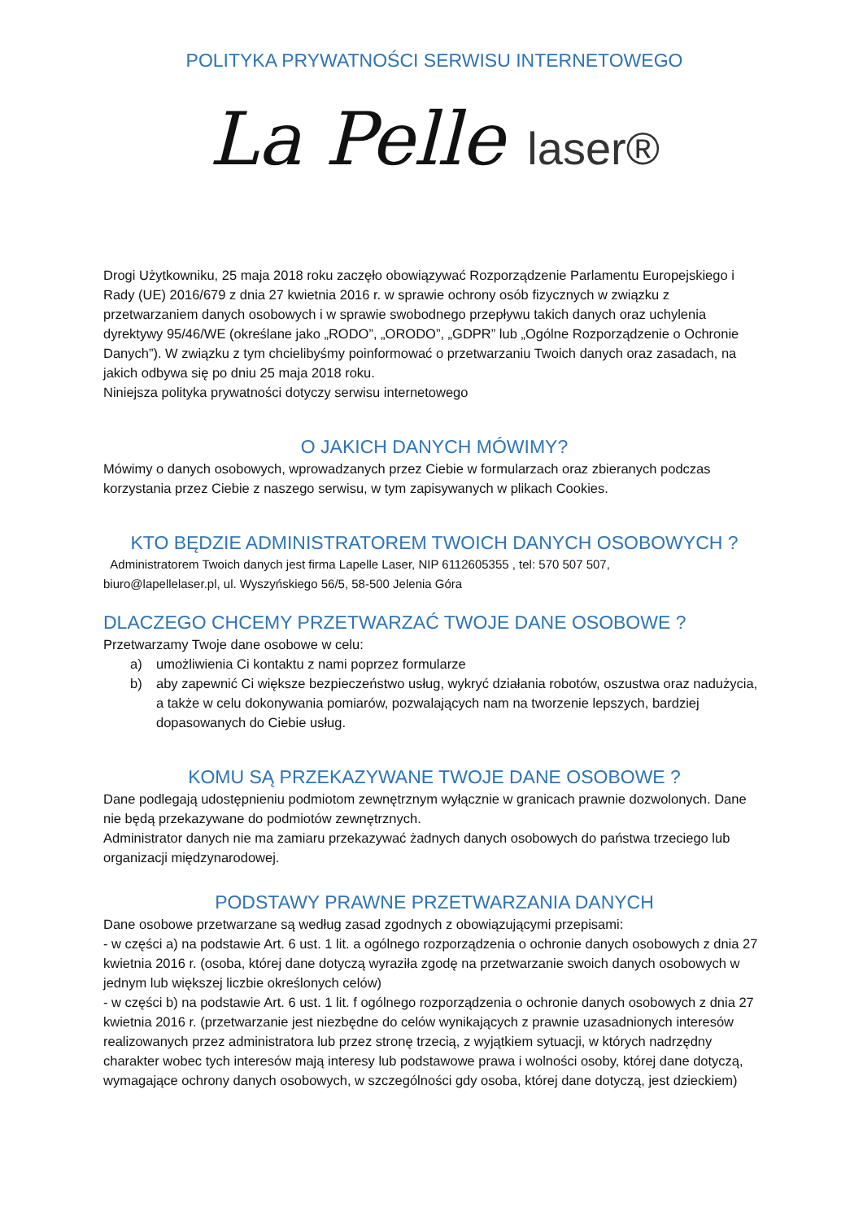POLITYKA PRYWATNOŚCI SERWISU INTERNETOWEGO
La Pelle laser®
Drogi Użytkowniku, 25 maja 2018 roku zaczęło obowiązywać Rozporządzenie Parlamentu Europejskiego i Rady (UE) 2016/679 z dnia 27 kwietnia 2016 r. w sprawie ochrony osób fizycznych w związku z przetwarzaniem danych osobowych i w sprawie swobodnego przepływu takich danych oraz uchylenia dyrektywy 95/46/WE (określane jako „RODO”, „ORODO”, „GDPR” lub „Ogólne Rozporządzenie o Ochronie Danych”). W związku z tym chcielibyśmy poinformować o przetwarzaniu Twoich danych oraz zasadach, na jakich odbywa się po dniu 25 maja 2018 roku.
Niniejsza polityka prywatności dotyczy serwisu internetowego
O JAKICH DANYCH MÓWIMY?
Mówimy o danych osobowych, wprowadzanych przez Ciebie w formularzach oraz zbieranych podczas korzystania przez Ciebie z naszego serwisu, w tym zapisywanych w plikach Cookies.
KTO BĘDZIE ADMINISTRATOREM TWOICH DANYCH OSOBOWYCH ?
Administratorem Twoich danych jest firma Lapelle Laser, NIP 6112605355 , tel: 570 507 507,
biuro@lapellelaser.pl, ul. Wyszyńskiego 56/5, 58-500 Jelenia Góra
DLACZEGO CHCEMY PRZETWARZAĆ TWOJE DANE OSOBOWE ?
Przetwarzamy Twoje dane osobowe w celu:
a) umożliwienia Ci kontaktu z nami poprzez formularze
b) aby zapewnić Ci większe bezpieczeństwo usług, wykryć działania robotów, oszustwa oraz nadużycia, a także w celu dokonywania pomiarów, pozwalających nam na tworzenie lepszych, bardziej dopasowanych do Ciebie usług.
KOMU SĄ PRZEKAZYWANE TWOJE DANE OSOBOWE ?
Dane podlegają udostępnieniu podmiotom zewnętrznym wyłącznie w granicach prawnie dozwolonych. Dane nie będą przekazywane do podmiotów zewnętrznych.
Administrator danych nie ma zamiaru przekazywać żadnych danych osobowych do państwa trzeciego lub organizacji międzynarodowej.
PODSTAWY PRAWNE PRZETWARZANIA DANYCH
Dane osobowe przetwarzane są według zasad zgodnych z obowiązującymi przepisami:
- w części a) na podstawie Art. 6 ust. 1 lit. a ogólnego rozporządzenia o ochronie danych osobowych z dnia 27 kwietnia 2016 r. (osoba, której dane dotyczą wyraziła zgodę na przetwarzanie swoich danych osobowych w jednym lub większej liczbie określonych celów)
- w części b) na podstawie Art. 6 ust. 1 lit. f ogólnego rozporządzenia o ochronie danych osobowych z dnia 27 kwietnia 2016 r. (przetwarzanie jest niezbędne do celów wynikających z prawnie uzasadnionych interesów realizowanych przez administratora lub przez stronę trzecią, z wyjątkiem sytuacji, w których nadrzędny charakter wobec tych interesów mają interesy lub podstawowe prawa i wolności osoby, której dane dotyczą, wymagające ochrony danych osobowych, w szczególności gdy osoba, której dane dotyczą, jest dzieckiem)